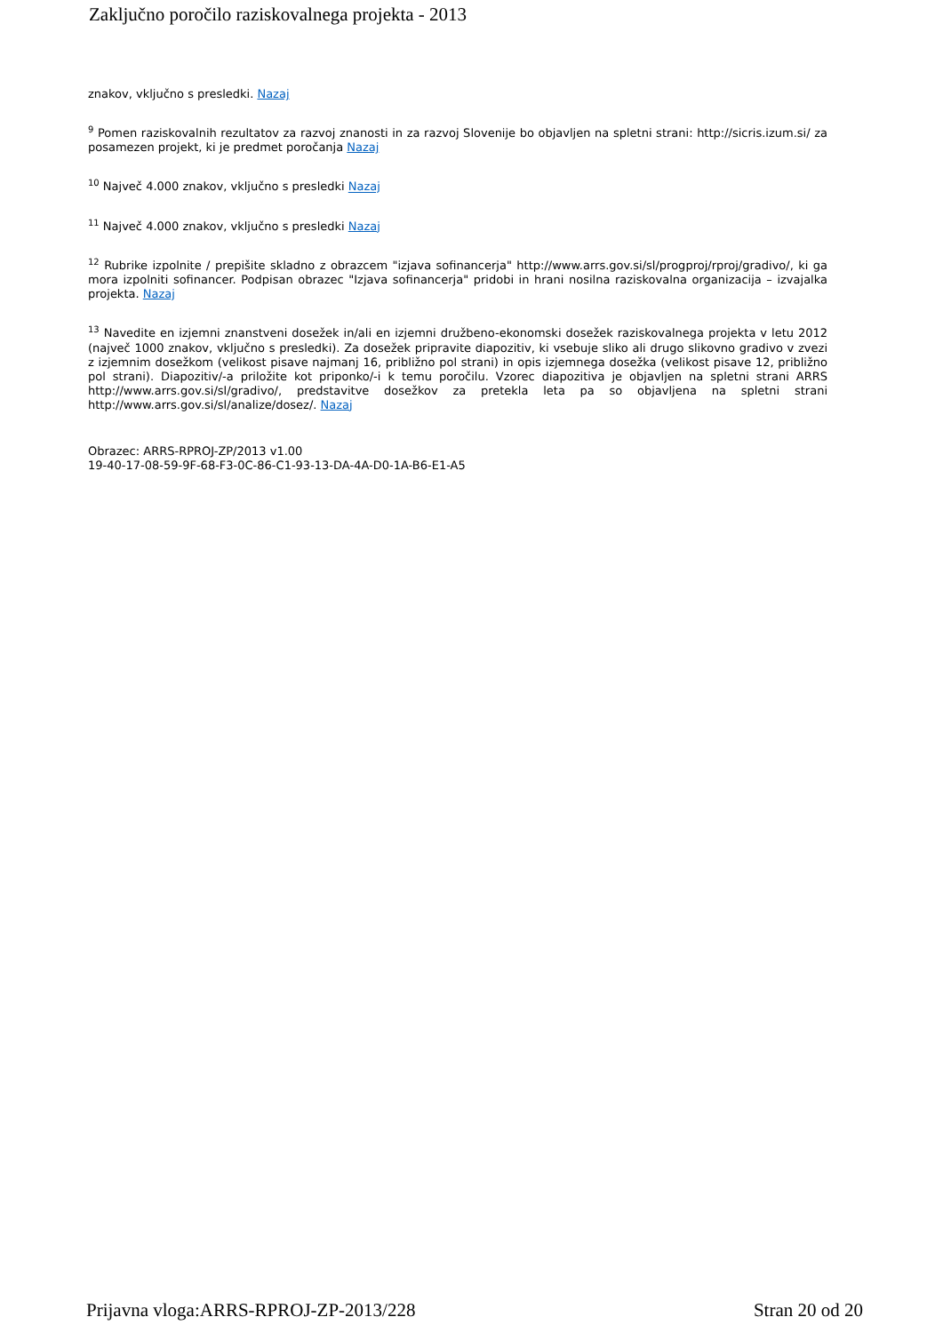Zaključno poročilo raziskovalnega projekta - 2013
znakov, vključno s presledki. Nazaj
<sup>9</sup> Pomen raziskovalnih rezultatov za razvoj znanosti in za razvoj Slovenije bo objavljen na spletni strani: http://sicris.izum.si/ za posamezen projekt, ki je predmet poročanja Nazaj
<sup>10</sup> Največ 4.000 znakov, vključno s presledki Nazaj
<sup>11</sup> Največ 4.000 znakov, vključno s presledki Nazaj
<sup>12</sup> Rubrike izpolnite / prepišite skladno z obrazcem "izjava sofinancerja" http://www.arrs.gov.si/sl/progproj/rproj/gradivo/, ki ga mora izpolniti sofinancer. Podpisan obrazec "Izjava sofinancerja" pridobi in hrani nosilna raziskovalna organizacija – izvajalka projekta. Nazaj
<sup>13</sup> Navedite en izjemni znanstveni dosežek in/ali en izjemni družbeno-ekonomski dosežek raziskovalnega projekta v letu 2012 (največ 1000 znakov, vključno s presledki). Za dosežek pripravite diapozitiv, ki vsebuje sliko ali drugo slikovno gradivo v zvezi z izjemnim dosežkom (velikost pisave najmanj 16, približno pol strani) in opis izjemnega dosežka (velikost pisave 12, približno pol strani). Diapozitiv/-a priložite kot priponko/-i k temu poročilu. Vzorec diapozitiva je objavljen na spletni strani ARRS http://www.arrs.gov.si/sl/gradivo/, predstavitve dosežkov za pretekla leta pa so objavljena na spletni strani http://www.arrs.gov.si/sl/analize/dosez/. Nazaj
Obrazec: ARRS-RPROJ-ZP/2013 v1.00
19-40-17-08-59-9F-68-F3-0C-86-C1-93-13-DA-4A-D0-1A-B6-E1-A5
Prijavna vloga:ARRS-RPROJ-ZP-2013/228 Stran 20 od 20